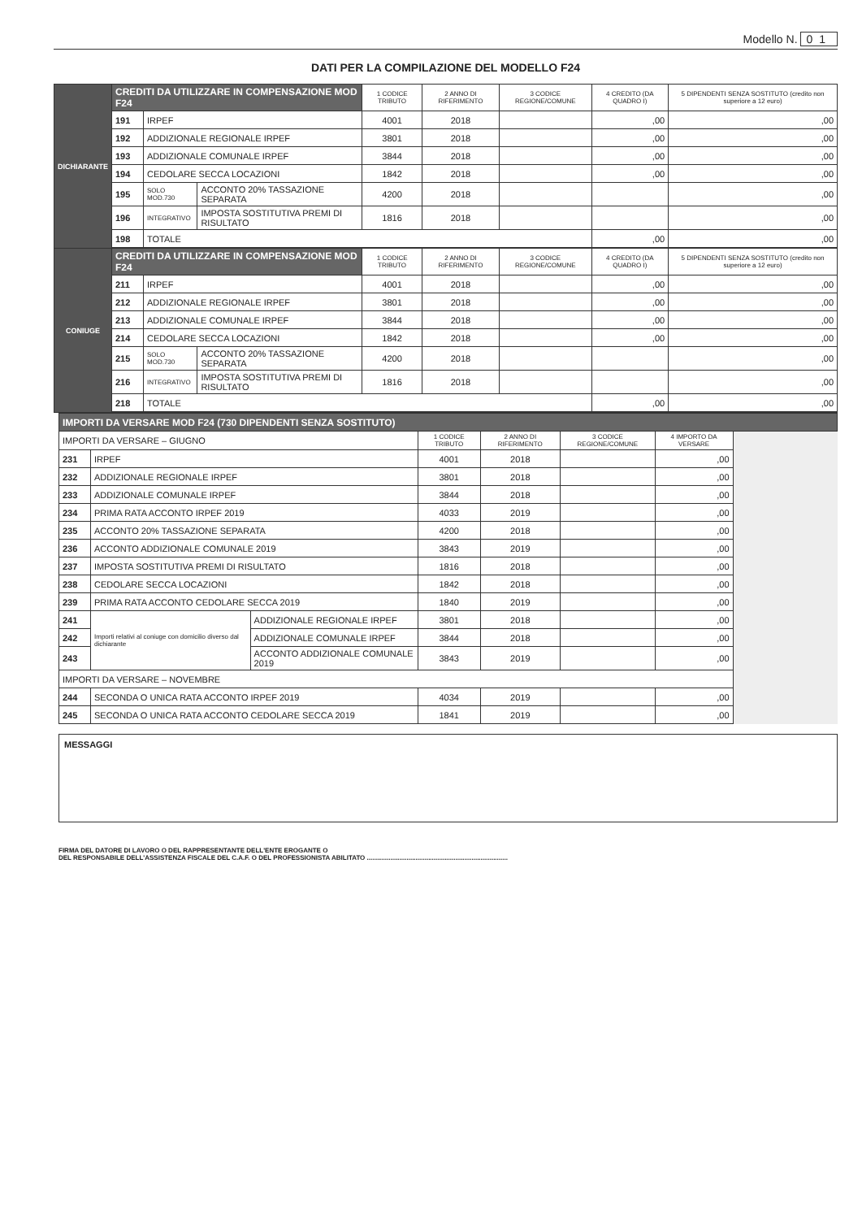Modello N. 01
DATI PER LA COMPILAZIONE DEL MODELLO F24
| DICHIARANTE | CREDITI DA UTILIZZARE IN COMPENSAZIONE MOD F24 | | | 1 CODICE TRIBUTO | 2 ANNO DI RIFERIMENTO | 3 CODICE REGIONE/COMUNE | 4 CREDITO (DA QUADRO I) | 5 DIPENDENTI SENZA SOSTITUTO (credito non superiore a 12 euro) |
| | 191 | IRPEF | | 4001 | 2018 | | ,00 | ,00 |
| | 192 | ADDIZIONALE REGIONALE IRPEF | | 3801 | 2018 | | ,00 | ,00 |
| | 193 | ADDIZIONALE COMUNALE IRPEF | | 3844 | 2018 | | ,00 | ,00 |
| | 194 | CEDOLARE SECCA LOCAZIONI | | 1842 | 2018 | | ,00 | ,00 |
| | 195 | SOLO MOD.730 | ACCONTO 20% TASSAZIONE SEPARATA | 4200 | 2018 | | | ,00 |
| | 196 | INTEGRATIVO | IMPOSTA SOSTITUTIVA PREMI DI RISULTATO | 1816 | 2018 | | | ,00 |
| | 198 | TOTALE | | | | | ,00 | ,00 |
| CONIUGE | CREDITI DA UTILIZZARE IN COMPENSAZIONE MOD F24 | | | 1 CODICE TRIBUTO | 2 ANNO DI RIFERIMENTO | 3 CODICE REGIONE/COMUNE | 4 CREDITO (DA QUADRO I) | 5 DIPENDENTI SENZA SOSTITUTO (credito non superiore a 12 euro) |
| | 211 | IRPEF | | 4001 | 2018 | | ,00 | ,00 |
| | 212 | ADDIZIONALE REGIONALE IRPEF | | 3801 | 2018 | | ,00 | ,00 |
| | 213 | ADDIZIONALE COMUNALE IRPEF | | 3844 | 2018 | | ,00 | ,00 |
| | 214 | CEDOLARE SECCA LOCAZIONI | | 1842 | 2018 | | ,00 | ,00 |
| | 215 | SOLO MOD.730 | ACCONTO 20% TASSAZIONE SEPARATA | 4200 | 2018 | | | ,00 |
| | 216 | INTEGRATIVO | IMPOSTA SOSTITUTIVA PREMI DI RISULTATO | 1816 | 2018 | | | ,00 |
| | 218 | TOTALE | | | | | ,00 | ,00 |
| IMPORTI DA VERSARE MOD F24 (730 DIPENDENTI SENZA SOSTITUTO) | | | | | | | |
| --- | --- | --- | --- | --- | --- | --- | --- |
| IMPORTI DA VERSARE – GIUGNO | | | 1 CODICE TRIBUTO | 2 ANNO DI RIFERIMENTO | 3 CODICE REGIONE/COMUNE | 4 IMPORTO DA VERSARE | |
| 231 | IRPEF | | 4001 | 2018 | | ,00 | |
| 232 | ADDIZIONALE REGIONALE IRPEF | | 3801 | 2018 | | ,00 | |
| 233 | ADDIZIONALE COMUNALE IRPEF | | 3844 | 2018 | | ,00 | |
| 234 | PRIMA RATA ACCONTO IRPEF 2019 | | 4033 | 2019 | | ,00 | |
| 235 | ACCONTO 20% TASSAZIONE SEPARATA | | 4200 | 2018 | | ,00 | |
| 236 | ACCONTO ADDIZIONALE COMUNALE 2019 | | 3843 | 2019 | | ,00 | |
| 237 | IMPOSTA SOSTITUTIVA PREMI DI RISULTATO | | 1816 | 2018 | | ,00 | |
| 238 | CEDOLARE SECCA LOCAZIONI | | 1842 | 2018 | | ,00 | |
| 239 | PRIMA RATA ACCONTO CEDOLARE SECCA 2019 | | 1840 | 2019 | | ,00 | |
| 241 | Importi relativi al coniuge con domicilio diverso dal dichiarante | ADDIZIONALE REGIONALE IRPEF | 3801 | 2018 | | ,00 | |
| 242 | | ADDIZIONALE COMUNALE IRPEF | 3844 | 2018 | | ,00 | |
| 243 | | ACCONTO ADDIZIONALE COMUNALE 2019 | 3843 | 2019 | | ,00 | |
| IMPORTI DA VERSARE – NOVEMBRE | | | | | | | |
| 244 | SECONDA O UNICA RATA ACCONTO IRPEF 2019 | | 4034 | 2019 | | ,00 | |
| 245 | SECONDA O UNICA RATA ACCONTO CEDOLARE SECCA 2019 | | 1841 | 2019 | | ,00 | |
MESSAGGI
FIRMA DEL DATORE DI LAVORO O DEL RAPPRESENTANTE DELL'ENTE EROGANTE O
DEL RESPONSABILE DELL'ASSISTENZA FISCALE DEL C.A.F. O DEL PROFESSIONISTA ABILITATO ..............................................................................